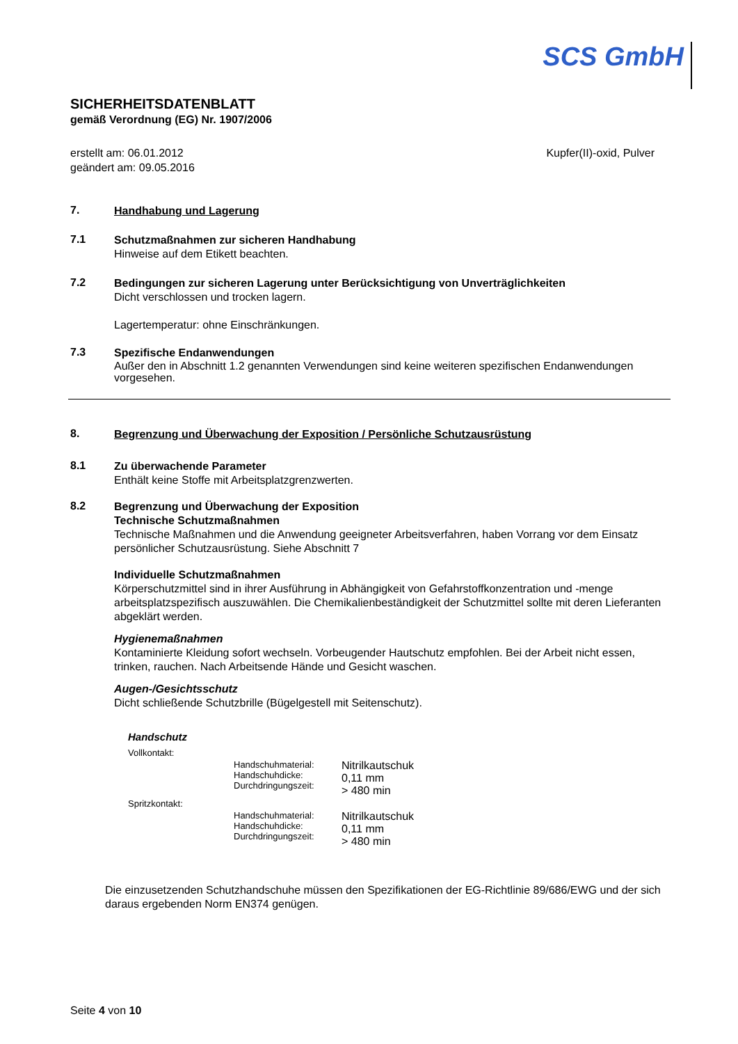SCS GmbH
SICHERHEITSDATENBLATT
gemäß Verordnung (EG) Nr. 1907/2006
erstellt am: 06.01.2012
geändert am: 09.05.2016
Kupfer(II)-oxid, Pulver
7.
Handhabung und Lagerung
7.1
Schutzmaßnahmen zur sicheren Handhabung
Hinweise auf dem Etikett beachten.
7.2
Bedingungen zur sicheren Lagerung unter Berücksichtigung von Unverträglichkeiten
Dicht verschlossen und trocken lagern.
Lagertemperatur: ohne Einschränkungen.
7.3
Spezifische Endanwendungen
Außer den in Abschnitt 1.2 genannten Verwendungen sind keine weiteren spezifischen Endanwendungen vorgesehen.
8.
Begrenzung und Überwachung der Exposition / Persönliche Schutzausrüstung
8.1
Zu überwachende Parameter
Enthält keine Stoffe mit Arbeitsplatzgrenzwerten.
8.2
Begrenzung und Überwachung der Exposition
Technische Schutzmaßnahmen
Technische Maßnahmen und die Anwendung geeigneter Arbeitsverfahren, haben Vorrang vor dem Einsatz persönlicher Schutzausrüstung. Siehe Abschnitt 7
Individuelle Schutzmaßnahmen
Körperschutzmittel sind in ihrer Ausführung in Abhängigkeit von Gefahrstoffkonzentration und -menge arbeitsplatzspezifisch auszuwählen. Die Chemikalienbeständigkeit der Schutzmittel sollte mit deren Lieferanten abgeklärt werden.
Hygienemaßnahmen
Kontaminierte Kleidung sofort wechseln. Vorbeugender Hautschutz empfohlen. Bei der Arbeit nicht essen, trinken, rauchen. Nach Arbeitsende Hände und Gesicht waschen.
Augen-/Gesichtsschutz
Dicht schließende Schutzbrille (Bügelgestell mit Seitenschutz).
Handschutz
| Vollkontakt: | | |
| | Handschuhmaterial: Handschuhdicke: Durchdringungszeit: | Nitrilkautschuk 0,11 mm > 480 min |
| Spritzkontakt: | | |
| | Handschuhmaterial: Handschuhdicke: Durchdringungszeit: | Nitrilkautschuk 0,11 mm > 480 min |
Die einzusetzenden Schutzhandschuhe müssen den Spezifikationen der EG-Richtlinie 89/686/EWG und der sich daraus ergebenden Norm EN374 genügen.
Seite 4 von 10